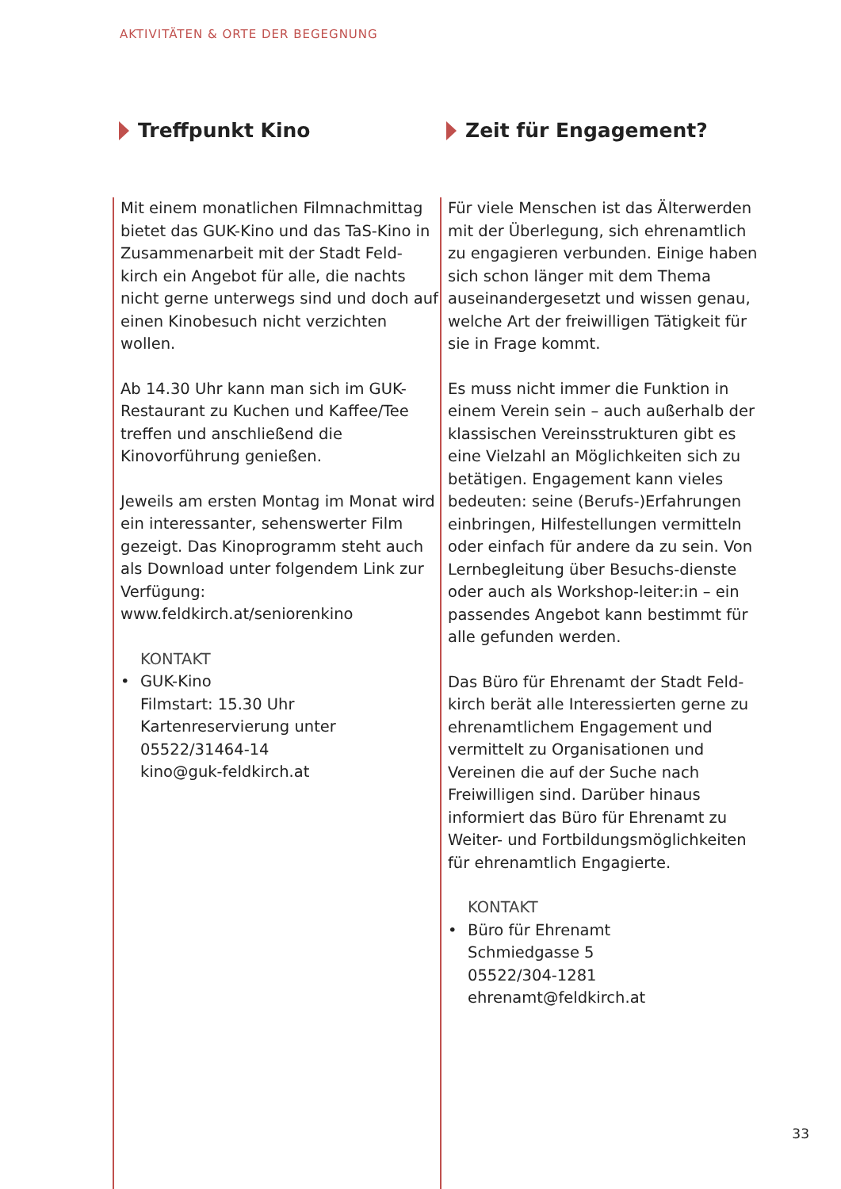AKTIVITÄTEN & ORTE DER BEGEGNUNG
Treffpunkt Kino
Mit einem monatlichen Filmnachmittag bietet das GUK-Kino und das TaS-Kino in Zusammenarbeit mit der Stadt Feld-kirch ein Angebot für alle, die nachts nicht gerne unterwegs sind und doch auf einen Kinobesuch nicht verzichten wollen.
Ab 14.30 Uhr kann man sich im GUK-Restaurant zu Kuchen und Kaffee/Tee treffen und anschließend die Kinovorführung genießen.
Jeweils am ersten Montag im Monat wird ein interessanter, sehenswerter Film gezeigt. Das Kinoprogramm steht auch als Download unter folgendem Link zur Verfügung:
www.feldkirch.at/seniorenkino
KONTAKT
• GUK-Kino
Filmstart: 15.30 Uhr
Kartenreservierung unter
05522/31464-14
kino@guk-feldkirch.at
Zeit für Engagement?
Für viele Menschen ist das Älterwerden mit der Überlegung, sich ehrenamtlich zu engagieren verbunden. Einige haben sich schon länger mit dem Thema auseinandergesetzt und wissen genau, welche Art der freiwilligen Tätigkeit für sie in Frage kommt.
Es muss nicht immer die Funktion in einem Verein sein – auch außerhalb der klassischen Vereinsstrukturen gibt es eine Vielzahl an Möglichkeiten sich zu betätigen. Engagement kann vieles bedeuten: seine (Berufs-)Erfahrungen einbringen, Hilfestellungen vermitteln oder einfach für andere da zu sein. Von Lernbegleitung über Besuchs-dienste oder auch als Workshop-leiter:in – ein passendes Angebot kann bestimmt für alle gefunden werden.
Das Büro für Ehrenamt der Stadt Feld-kirch berät alle Interessierten gerne zu ehrenamtlichem Engagement und vermittelt zu Organisationen und Vereinen die auf der Suche nach Freiwilligen sind. Darüber hinaus informiert das Büro für Ehrenamt zu Weiter- und Fortbildungsmöglichkeiten für ehrenamtlich Engagierte.
KONTAKT
• Büro für Ehrenamt
Schmiedgasse 5
05522/304-1281
ehrenamt@feldkirch.at
33